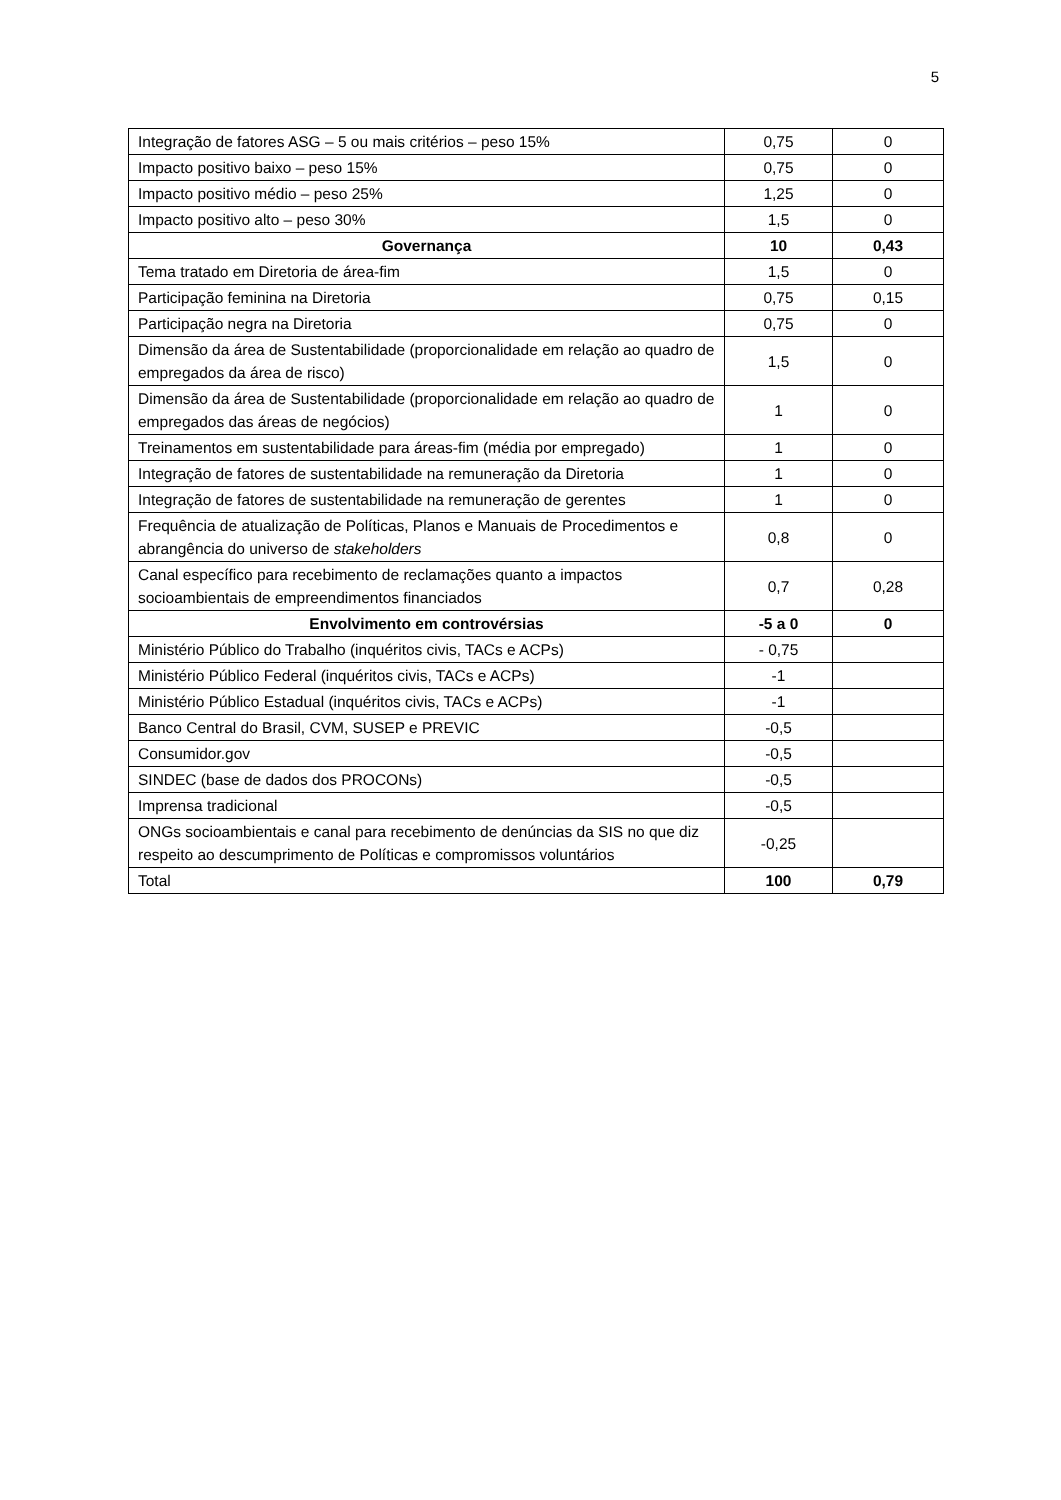5
| Integração de fatores ASG – 5 ou mais critérios – peso 15% | 0,75 | 0 |
| Impacto positivo baixo – peso 15% | 0,75 | 0 |
| Impacto positivo médio – peso 25% | 1,25 | 0 |
| Impacto positivo alto – peso 30% | 1,5 | 0 |
| Governança | 10 | 0,43 |
| Tema tratado em Diretoria de área-fim | 1,5 | 0 |
| Participação feminina na Diretoria | 0,75 | 0,15 |
| Participação negra na Diretoria | 0,75 | 0 |
| Dimensão da área de Sustentabilidade (proporcionalidade em relação ao quadro de empregados da área de risco) | 1,5 | 0 |
| Dimensão da área de Sustentabilidade (proporcionalidade em relação ao quadro de empregados das áreas de negócios) | 1 | 0 |
| Treinamentos em sustentabilidade para áreas-fim (média por empregado) | 1 | 0 |
| Integração de fatores de sustentabilidade na remuneração da Diretoria | 1 | 0 |
| Integração de fatores de sustentabilidade na remuneração de gerentes | 1 | 0 |
| Frequência de atualização de Políticas, Planos e Manuais de Procedimentos e abrangência do universo de stakeholders | 0,8 | 0 |
| Canal específico para recebimento de reclamações quanto a impactos socioambientais de empreendimentos financiados | 0,7 | 0,28 |
| Envolvimento em controvérsias | -5 a 0 | 0 |
| Ministério Público do Trabalho (inquéritos civis, TACs e ACPs) | - 0,75 | |
| Ministério Público Federal (inquéritos civis, TACs e ACPs) | -1 | |
| Ministério Público Estadual (inquéritos civis, TACs e ACPs) | -1 | |
| Banco Central do Brasil, CVM, SUSEP e PREVIC | -0,5 | |
| Consumidor.gov | -0,5 | |
| SINDEC (base de dados dos PROCONs) | -0,5 | |
| Imprensa tradicional | -0,5 | |
| ONGs socioambientais e canal para recebimento de denúncias da SIS no que diz respeito ao descumprimento de Políticas e compromissos voluntários | -0,25 | |
| Total | 100 | 0,79 |